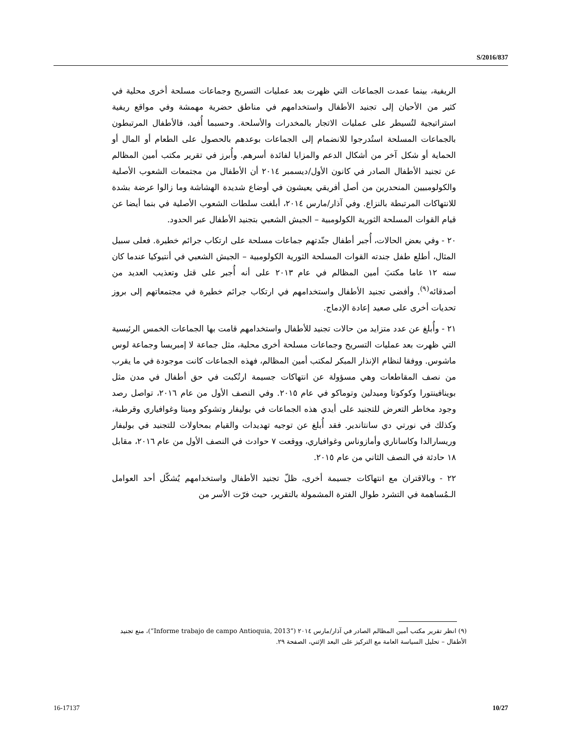S/2016/837
الريفية، بينما عمدت الجماعات التي ظهرت بعد عمليات التسريح وجماعات مسلحة أخرى محلية في كثير من الأحيان إلى تجنيد الأطفال واستخدامهم في مناطق حضرية مهمشة وفي مواقع ريفية استراتيجية لتُسيطر على عمليات الاتجار بالمخدرات والأسلحة. وحسبما أُفيد، فالأطفال المرتبطون بالجماعات المسلحة استُدرجوا للانضمام إلى الجماعات بوعدهم بالحصول على الطعام أو المال أو الحماية أو شكل آخر من أشكال الدعم والمزايا لفائدة أسرهم. وأُبرز في تقرير مكتب أمين المظالم عن تجنيد الأطفال الصادر في كانون الأول/ديسمبر ٢٠١٤ أن الأطفال من مجتمعات الشعوب الأصلية والكولومبيين المنحدرين من أصل أفريقي يعيشون في أوضاع شديدة الهشاشة وما زالوا عرضة بشدة للانتهاكات المرتبطة بالنزاع. وفي آذار/مارس ٢٠١٤، أبلغت سلطات الشعوب الأصلية في بنما أيضا عن قيام القوات المسلحة الثورية الكولومبية – الجيش الشعبي بتجنيد الأطفال عبر الحدود.
٢٠ - وفي بعض الحالات، أُجبر أطفال جنّدتهم جماعات مسلحة على ارتكاب جرائم خطيرة. فعلى سبيل المثال، أطلع طفل جندته القوات المسلحة الثورية الكولومبية – الجيش الشعبي في أنتيوكيا عندما كان سنه ١٢ عاما مكتبَ أمين المظالم في عام ٢٠١٣ على أنه أُجبر على قتل وتعذيب العديد من أصدقائه<sup>(٩)</sup>. وأفضى تجنيد الأطفال واستخدامهم في ارتكاب جرائم خطيرة في مجتمعاتهم إلى بروز تحديات أخرى على صعيد إعادة الإدماج.
٢١ - وأُبلغ عن عدد متزايد من حالات تجنيد للأطفال واستخدامهم قامت بها الجماعات الخمس الرئيسية التي ظهرت بعد عمليات التسريح وجماعات مسلحة أخرى محلية، مثل جماعة لا إمبريسا وجماعة لوس ماشوس. ووفقا لنظام الإنذار المبكر لمكتب أمين المظالم، فهذه الجماعات كانت موجودة في ما يقرب من نصف المقاطعات وهي مسؤولة عن انتهاكات جسيمة ارتُكبت في حق أطفال في مدن مثل بوينافينتورا وكوكوتا وميدلين وتوماكو في عام ٢٠١٥. وفي النصف الأول من عام ٢٠١٦، تواصل رصد وجود مخاطر التعرض للتجنيد على أيدي هذه الجماعات في بوليفار وتشوكو وميتا وغوافياري وقرطبة، وكذلك في نورتي دي سانتاندير. فقد أُبلغ عن توجيه تهديدات والقيام بمحاولات للتجنيد في بوليفار وريسارالدا وكاساناري وأمازوناس وغوافياري، ووقعت ٧ حوادث في النصف الأول من عام ٢٠١٦، مقابل ١٨ حادثة في النصف الثاني من عام ٢٠١٥.
٢٢ - وبالاقتران مع انتهاكات جسيمة أخرى، ظلّ تجنيد الأطفال واستخدامهم يُشكّل أحد العوامل الـمُساهمة في التشرد طوال الفترة المشمولة بالتقرير، حيث فرّت الأسر من
(٩) انظر تقرير مكتب أمين المظالم الصادر في آذار/مارس ٢٠١٤ (“Informe trabajo de campo Antioquia, 2013”)، منع تجنيد الأطفال – تحليل السياسة العامة مع التركيز على البعد الإثني، الصفحة ٢٩.
16-17137 10/27